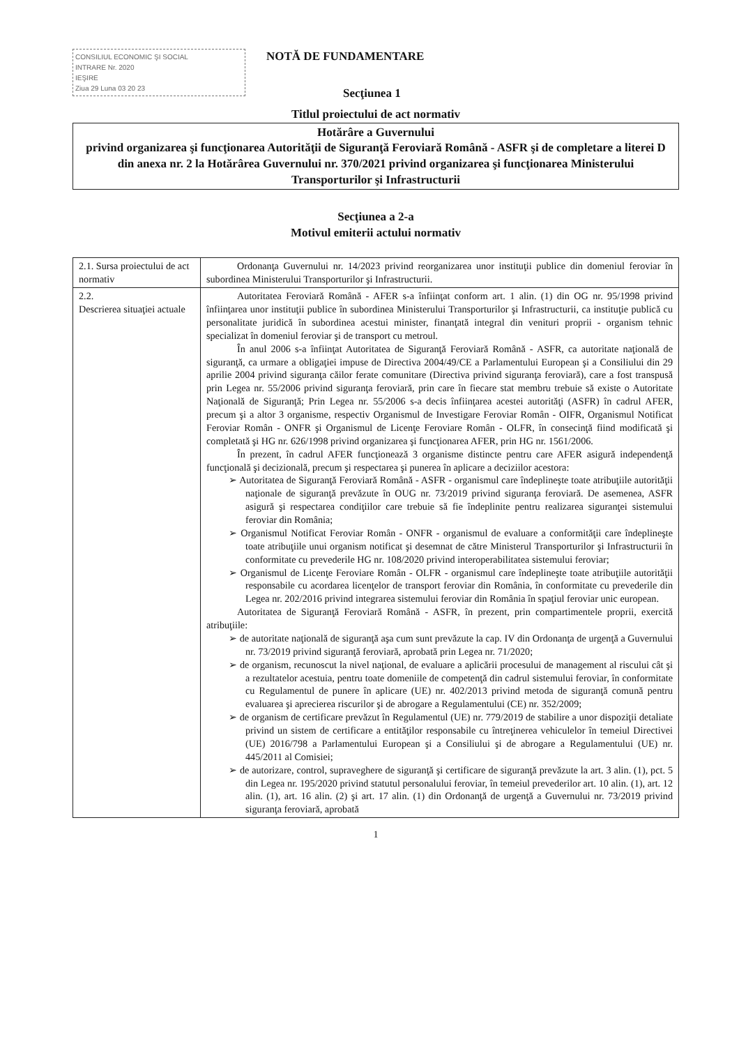CONSILIUL ECONOMIC ŞI SOCIAL
INTRARE Nr. 2020
IEŞIRE
Ziua 29 Luna 03 20 23
NOTĂ DE FUNDAMENTARE
Secţiunea 1
Titlul proiectului de act normativ
Hotărâre a Guvernului
privind organizarea şi funcţionarea Autorităţii de Siguranţă Feroviară Română - ASFR şi de completare a literei D din anexa nr. 2 la Hotărârea Guvernului nr. 370/2021 privind organizarea şi funcţionarea Ministerului Transporturilor şi Infrastructurii
Secţiunea a 2-a
Motivul emiterii actului normativ
| 2.1. Sursa proiectului de act normativ | Ordonanţa Guvernului nr. 14/2023 privind reorganizarea unor instituţii publice din domeniul feroviar în subordinea Ministerului Transporturilor şi Infrastructurii. |
| 2.2. Descrierea situaţiei actuale | Autoritatea Feroviară Română - AFER s-a înfiinţat conform art. 1 alin. (1) din OG nr. 95/1998 privind înfiinţarea unor instituţii publice în subordinea Ministerului Transporturilor şi Infrastructurii, ca instituţie publică cu personalitate juridică în subordinea acestui minister, finanţată integral din venituri proprii - organism tehnic specializat în domeniul feroviar şi de transport cu metroul. În anul 2006 s-a înfiinţat Autoritatea de Siguranţă Feroviară Română - ASFR, ca autoritate naţională de siguranţă, ca urmare a obligaţiei impuse de Directiva 2004/49/CE a Parlamentului European şi a Consiliului din 29 aprilie 2004 privind siguranţa căilor ferate comunitare (Directiva privind siguranţa feroviară), care a fost transpusă prin Legea nr. 55/2006 privind siguranţa feroviară, prin care în fiecare stat membru trebuie să existe o Autoritate Naţională de Siguranţă; Prin Legea nr. 55/2006 s-a decis înfiinţarea acestei autorităţi (ASFR) în cadrul AFER, precum şi a altor 3 organisme, respectiv Organismul de Investigare Feroviar Român - OIFR, Organismul Notificat Feroviar Român - ONFR şi Organismul de Licenţe Feroviare Român - OLFR, în consecinţă fiind modificată şi completată şi HG nr. 626/1998 privind organizarea şi funcţionarea AFER, prin HG nr. 1561/2006. În prezent, în cadrul AFER funcţionează 3 organisme distincte pentru care AFER asigură independenţă funcţională şi decizională, precum şi respectarea şi punerea în aplicare a deciziilor acestora: ➢ Autoritatea de Siguranţă Feroviară Română - ASFR - organismul care îndeplineşte toate atribuţiile autorităţii naţionale de siguranţă prevăzute în OUG nr. 73/2019 privind siguranţa feroviară. De asemenea, ASFR asigură şi respectarea condiţiilor care trebuie să fie îndeplinite pentru realizarea siguranţei sistemului feroviar din România; ➢ Organismul Notificat Feroviar Român - ONFR - organismul de evaluare a conformităţii care îndeplineşte toate atribuţiile unui organism notificat şi desemnat de către Ministerul Transporturilor şi Infrastructurii în conformitate cu prevederile HG nr. 108/2020 privind interoperabilitatea sistemului feroviar; ➢ Organismul de Licenţe Feroviare Român - OLFR - organismul care îndeplineşte toate atribuţiile autorităţii responsabile cu acordarea licenţelor de transport feroviar din România, în conformitate cu prevederile din Legea nr. 202/2016 privind integrarea sistemului feroviar din România în spaţiul feroviar unic european. Autoritatea de Siguranţă Feroviară Română - ASFR, în prezent, prin compartimentele proprii, exercită atribuţiile: ➢ de autoritate naţională de siguranţă aşa cum sunt prevăzute la cap. IV din Ordonanţa de urgenţă a Guvernului nr. 73/2019 privind siguranţă feroviară, aprobată prin Legea nr. 71/2020; ➢ de organism, recunoscut la nivel naţional, de evaluare a aplicării procesului de management al riscului cât şi a rezultatelor acestuia, pentru toate domeniile de competenţă din cadrul sistemului feroviar, în conformitate cu Regulamentul de punere în aplicare (UE) nr. 402/2013 privind metoda de siguranţă comună pentru evaluarea şi aprecierea riscurilor şi de abrogare a Regulamentului (CE) nr. 352/2009; ➢ de organism de certificare prevăzut în Regulamentul (UE) nr. 779/2019 de stabilire a unor dispoziţii detaliate privind un sistem de certificare a entităţilor responsabile cu întreţinerea vehiculelor în temeiul Directivei (UE) 2016/798 a Parlamentului European şi a Consiliului şi de abrogare a Regulamentului (UE) nr. 445/2011 al Comisiei; ➢ de autorizare, control, supraveghere de siguranţă şi certificare de siguranţă prevăzute la art. 3 alin. (1), pct. 5 din Legea nr. 195/2020 privind statutul personalului feroviar, în temeiul prevederilor art. 10 alin. (1), art. 12 alin. (1), art. 16 alin. (2) şi art. 17 alin. (1) din Ordonanţă de urgenţă a Guvernului nr. 73/2019 privind siguranţa feroviară, aprobată |
1